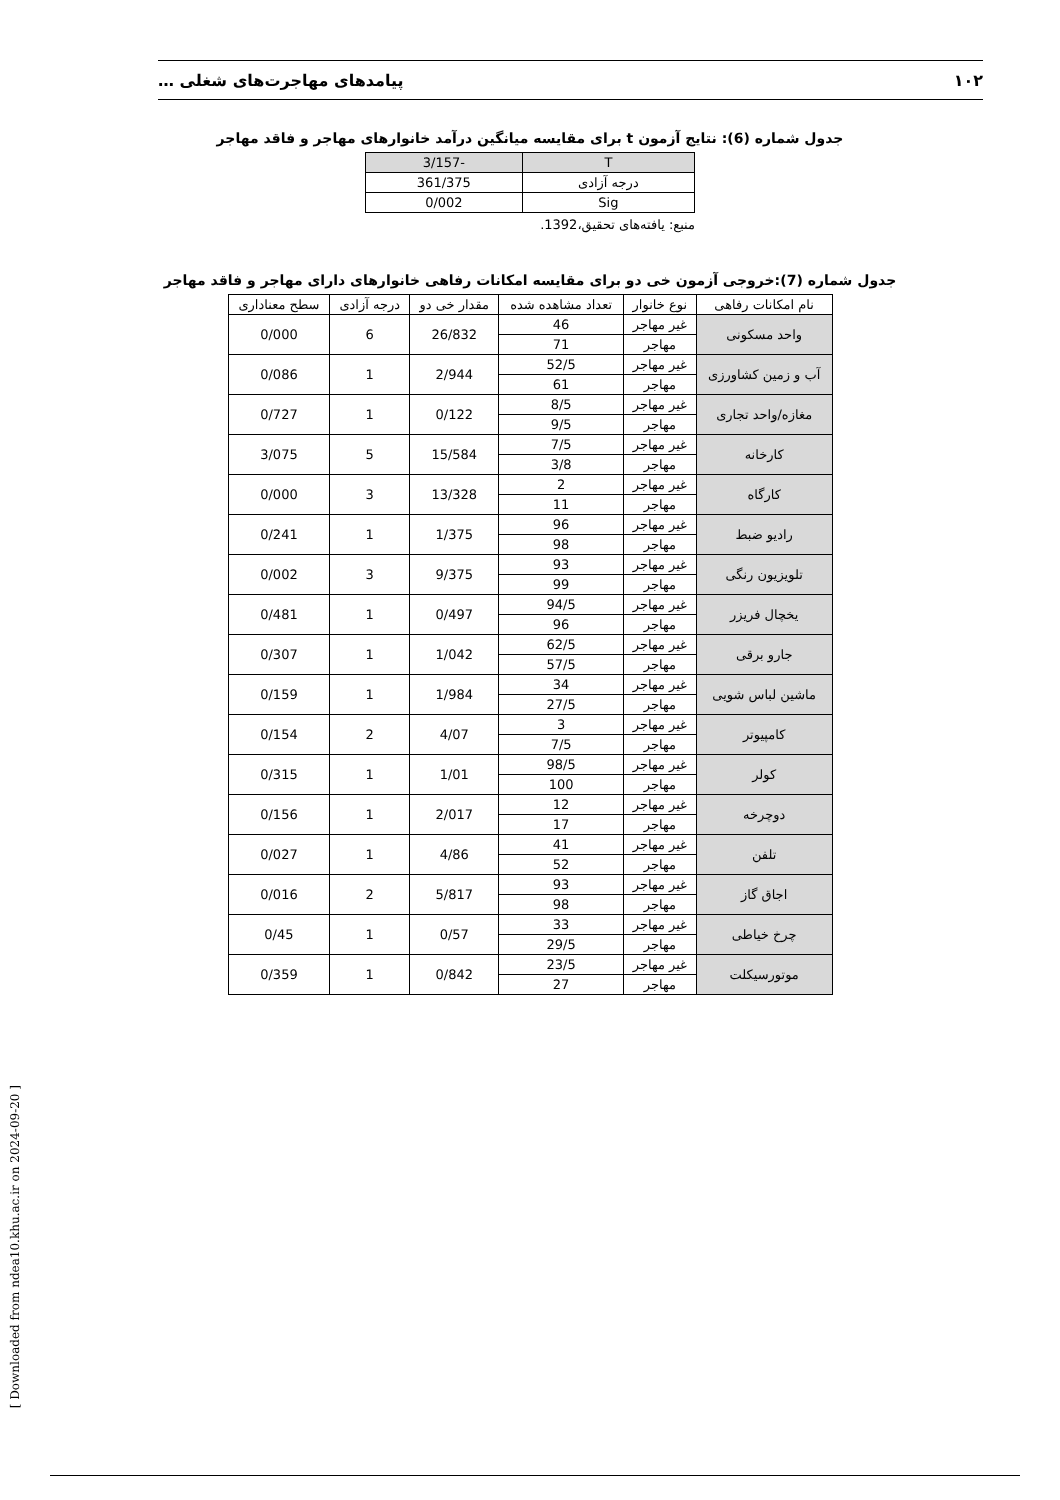۱۰۲ پیامدهای مهاجرت‌های شغلی …
جدول شماره (6): نتایج آزمون t برای مقایسه میانگین درآمد خانوارهای مهاجر و فاقد مهاجر
| T | -3/157 |
| درجه آزادی | 361/375 |
| Sig | 0/002 |
منبع: یافته‌های تحقیق،1392.
جدول شماره (7):خروجی آزمون خی دو برای مقایسه امکانات رفاهی خانوارهای دارای مهاجر و فاقد مهاجر
| نام امکانات رفاهی | نوع خانوار | تعداد مشاهده شده | مقدار خی دو | درجه آزادی | سطح معناداری |
| --- | --- | --- | --- | --- | --- |
| واحد مسکونی | غیر مهاجر | 46 | 26/832 | 6 | 0/000 |
| | مهاجر | 71 | | | |
| آب و زمین کشاورزی | غیر مهاجر | 52/5 | 2/944 | 1 | 0/086 |
| | مهاجر | 61 | | | |
| مغازه/واحد تجاری | غیر مهاجر | 8/5 | 0/122 | 1 | 0/727 |
| | مهاجر | 9/5 | | | |
| کارخانه | غیر مهاجر | 7/5 | 15/584 | 5 | 3/075 |
| | مهاجر | 3/8 | | | |
| کارگاه | غیر مهاجر | 2 | 13/328 | 3 | 0/000 |
| | مهاجر | 11 | | | |
| رادیو ضبط | غیر مهاجر | 96 | 1/375 | 1 | 0/241 |
| | مهاجر | 98 | | | |
| تلویزیون رنگی | غیر مهاجر | 93 | 9/375 | 3 | 0/002 |
| | مهاجر | 99 | | | |
| یخچال فریزر | غیر مهاجر | 94/5 | 0/497 | 1 | 0/481 |
| | مهاجر | 96 | | | |
| جارو برقی | غیر مهاجر | 62/5 | 1/042 | 1 | 0/307 |
| | مهاجر | 57/5 | | | |
| ماشین لباس شویی | غیر مهاجر | 34 | 1/984 | 1 | 0/159 |
| | مهاجر | 27/5 | | | |
| کامپیوتر | غیر مهاجر | 3 | 4/07 | 2 | 0/154 |
| | مهاجر | 7/5 | | | |
| کولر | غیر مهاجر | 98/5 | 1/01 | 1 | 0/315 |
| | مهاجر | 100 | | | |
| دوچرخه | غیر مهاجر | 12 | 2/017 | 1 | 0/156 |
| | مهاجر | 17 | | | |
| تلفن | غیر مهاجر | 41 | 4/86 | 1 | 0/027 |
| | مهاجر | 52 | | | |
| اجاق گاز | غیر مهاجر | 93 | 5/817 | 2 | 0/016 |
| | مهاجر | 98 | | | |
| چرخ خیاطی | غیر مهاجر | 33 | 0/57 | 1 | 0/45 |
| | مهاجر | 29/5 | | | |
| موتورسیکلت | غیر مهاجر | 23/5 | 0/842 | 1 | 0/359 |
| | مهاجر | 27 | | | |
[ Downloaded from ndea10.khu.ac.ir on 2024-09-20 ]